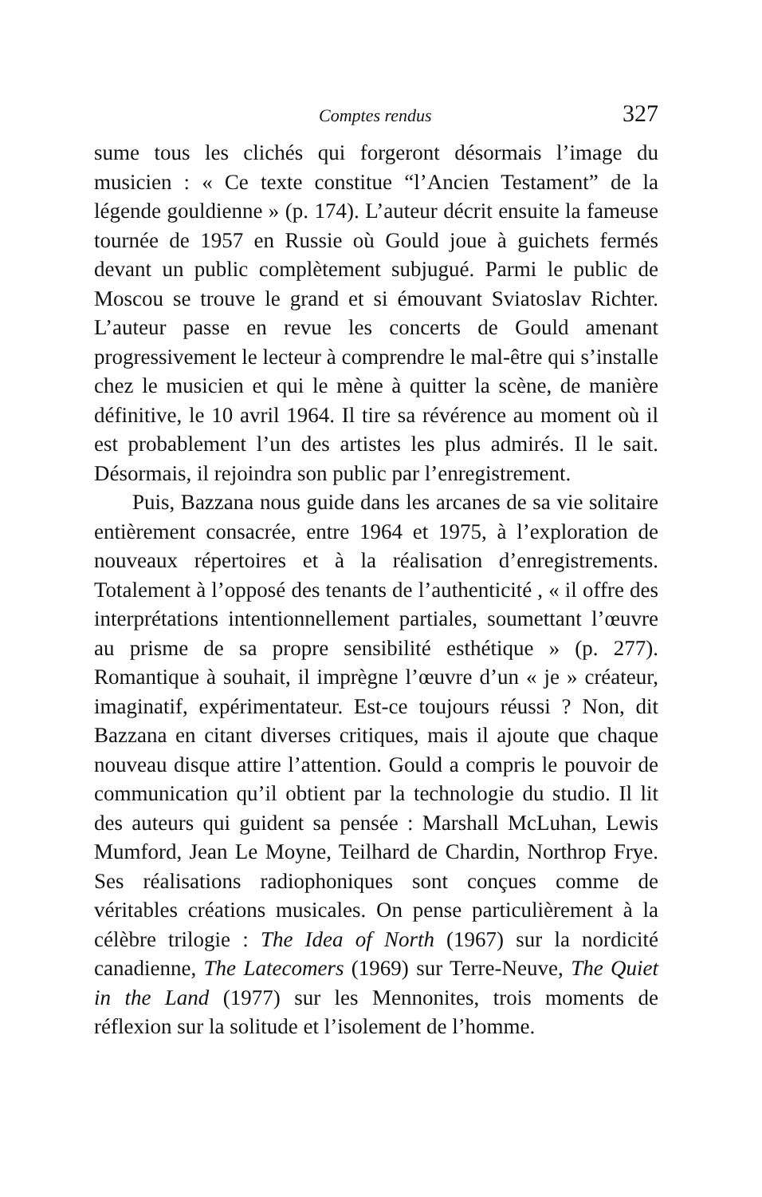Comptes rendus 327
sume tous les clichés qui forgeront désormais l’image du musicien : « Ce texte constitue “l’Ancien Testament” de la légende gouldienne » (p. 174). L’auteur décrit ensuite la fameuse tournée de 1957 en Russie où Gould joue à guichets fermés devant un public complètement subjugué. Parmi le public de Moscou se trouve le grand et si émouvant Sviatoslav Richter. L’auteur passe en revue les concerts de Gould amenant progressivement le lecteur à comprendre le mal-être qui s’installe chez le musicien et qui le mène à quitter la scène, de manière définitive, le 10 avril 1964. Il tire sa révérence au moment où il est probablement l’un des artistes les plus admirés. Il le sait. Désormais, il rejoindra son public par l’enregistrement.
Puis, Bazzana nous guide dans les arcanes de sa vie solitaire entièrement consacrée, entre 1964 et 1975, à l’exploration de nouveaux répertoires et à la réalisation d’enregistrements. Totalement à l’opposé des tenants de l’authenticité , « il offre des interprétations intentionnellement partiales, soumettant l’œuvre au prisme de sa propre sensibilité esthétique » (p. 277). Romantique à souhait, il imprègne l’œuvre d’un « je » créateur, imaginatif, expérimentateur. Est-ce toujours réussi ? Non, dit Bazzana en citant diverses critiques, mais il ajoute que chaque nouveau disque attire l’attention. Gould a compris le pouvoir de communication qu’il obtient par la technologie du studio. Il lit des auteurs qui guident sa pensée : Marshall McLuhan, Lewis Mumford, Jean Le Moyne, Teilhard de Chardin, Northrop Frye. Ses réalisations radiophoniques sont conçues comme de véritables créations musicales. On pense particulièrement à la célèbre trilogie : The Idea of North (1967) sur la nordicité canadienne, The Latecomers (1969) sur Terre-Neuve, The Quiet in the Land (1977) sur les Mennonites, trois moments de réflexion sur la solitude et l’isolement de l’homme.